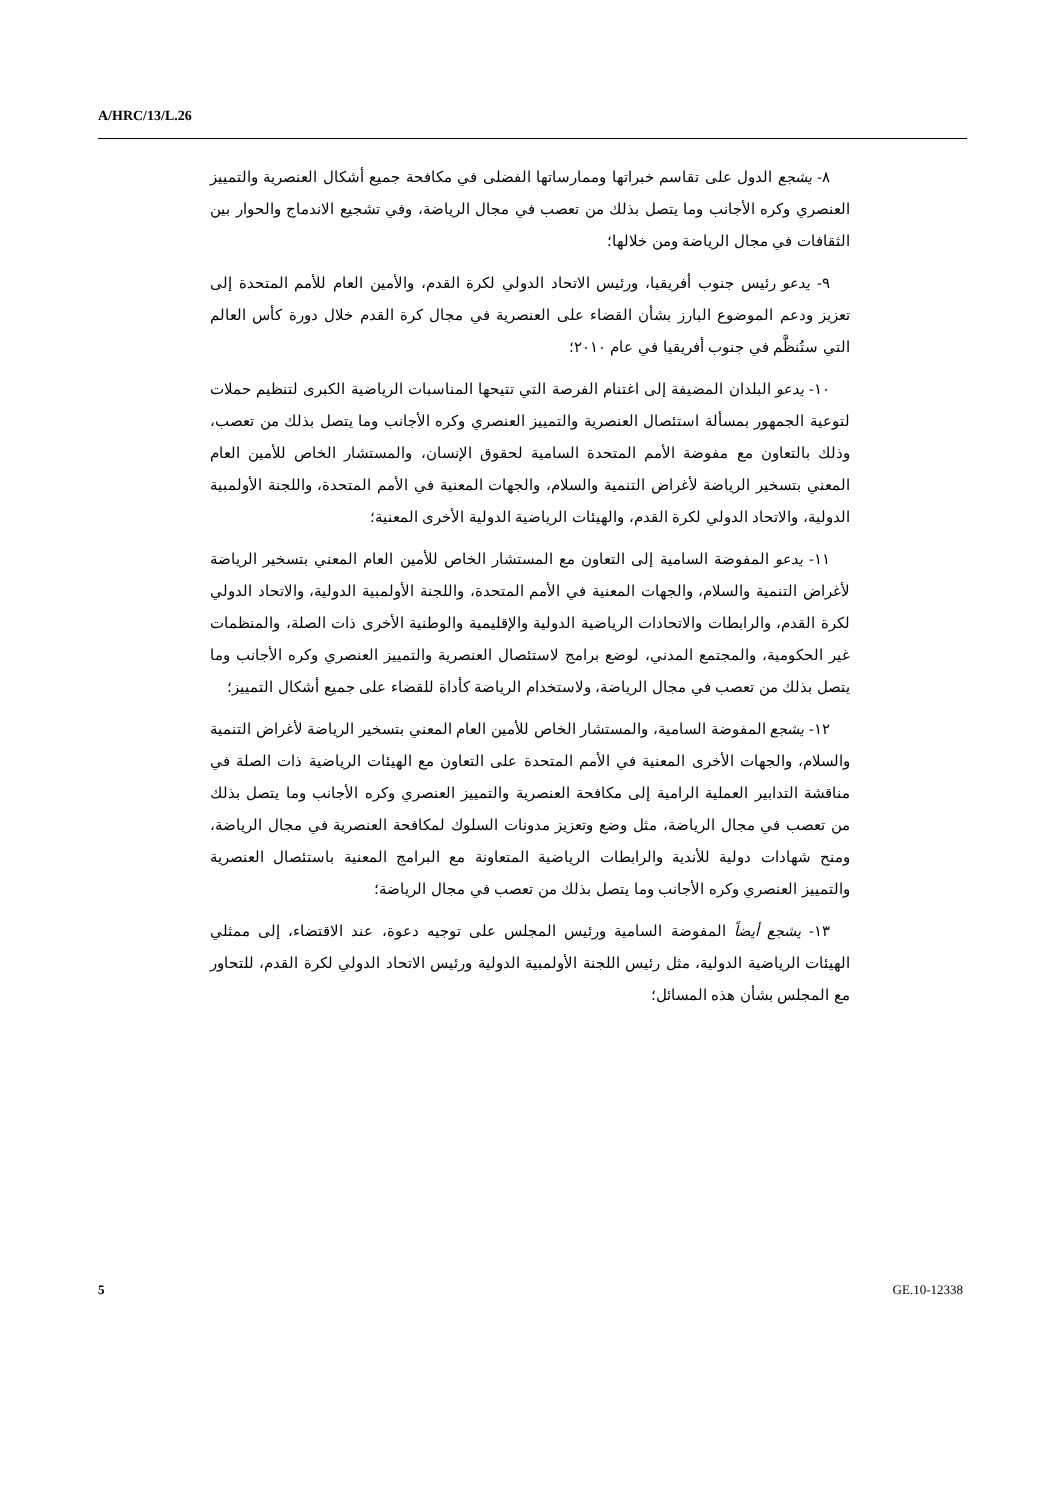A/HRC/13/L.26
٨- يشجع الدول على تقاسم خبراتها وممارساتها الفضلى في مكافحة جميع أشكال العنصرية والتمييز العنصري وكره الأجانب وما يتصل بذلك من تعصب في مجال الرياضة، وفي تشجيع الاندماج والحوار بين الثقافات في مجال الرياضة ومن خلالها؛
٩- يدعو رئيس جنوب أفريقيا، ورئيس الاتحاد الدولي لكرة القدم، والأمين العام للأمم المتحدة إلى تعزيز ودعم الموضوع البارز بشأن القضاء على العنصرية في مجال كرة القدم خلال دورة كأس العالم التي ستُنظَّم في جنوب أفريقيا في عام ٢٠١٠؛
١٠- يدعو البلدان المضيفة إلى اغتنام الفرصة التي تتيحها المناسبات الرياضية الكبرى لتنظيم حملات لتوعية الجمهور بمسألة استئصال العنصرية والتمييز العنصري وكره الأجانب وما يتصل بذلك من تعصب، وذلك بالتعاون مع مفوضة الأمم المتحدة السامية لحقوق الإنسان، والمستشار الخاص للأمين العام المعني بتسخير الرياضة لأغراض التنمية والسلام، والجهات المعنية في الأمم المتحدة، واللجنة الأولمبية الدولية، والاتحاد الدولي لكرة القدم، والهيئات الرياضية الدولية الأخرى المعنية؛
١١- يدعو المفوضة السامية إلى التعاون مع المستشار الخاص للأمين العام المعني بتسخير الرياضة لأغراض التنمية والسلام، والجهات المعنية في الأمم المتحدة، واللجنة الأولمبية الدولية، والاتحاد الدولي لكرة القدم، والرابطات والاتحادات الرياضية الدولية والإقليمية والوطنية الأخرى ذات الصلة، والمنظمات غير الحكومية، والمجتمع المدني، لوضع برامج لاستئصال العنصرية والتمييز العنصري وكره الأجانب وما يتصل بذلك من تعصب في مجال الرياضة، ولاستخدام الرياضة كأداة للقضاء على جميع أشكال التمييز؛
١٢- يشجع المفوضة السامية، والمستشار الخاص للأمين العام المعني بتسخير الرياضة لأغراض التنمية والسلام، والجهات الأخرى المعنية في الأمم المتحدة على التعاون مع الهيئات الرياضية ذات الصلة في مناقشة التدابير العملية الرامية إلى مكافحة العنصرية والتمييز العنصري وكره الأجانب وما يتصل بذلك من تعصب في مجال الرياضة، مثل وضع وتعزيز مدونات السلوك لمكافحة العنصرية في مجال الرياضة، ومنح شهادات دولية للأندية والرابطات الرياضية المتعاونة مع البرامج المعنية باستئصال العنصرية والتمييز العنصري وكره الأجانب وما يتصل بذلك من تعصب في مجال الرياضة؛
١٣- يشجع أيضاً المفوضة السامية ورئيس المجلس على توجيه دعوة، عند الاقتضاء، إلى ممثلي الهيئات الرياضية الدولية، مثل رئيس اللجنة الأولمبية الدولية ورئيس الاتحاد الدولي لكرة القدم، للتحاور مع المجلس بشأن هذه المسائل؛
5 GE.10-12338